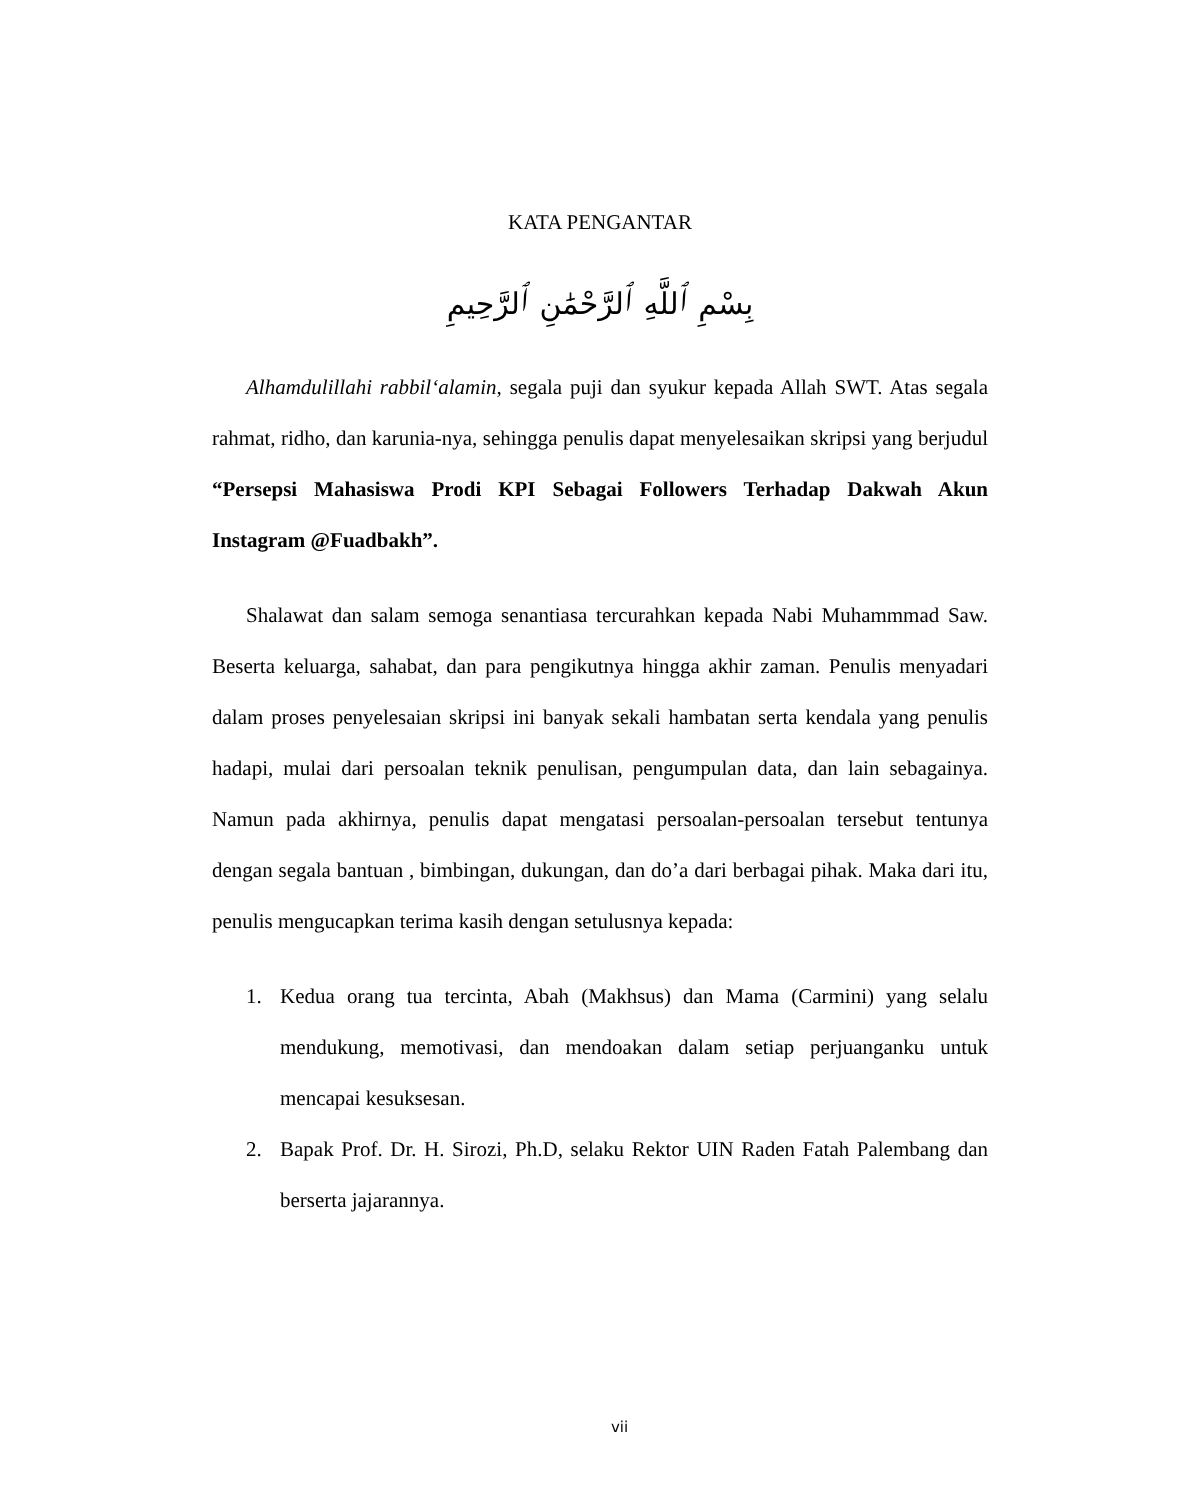KATA PENGANTAR
بِسْمِ ٱللَّهِ ٱلرَّحْمَٰنِ ٱلرَّحِيمِ
Alhamdulillahi rabbil‘alamin, segala puji dan syukur kepada Allah SWT. Atas segala rahmat, ridho, dan karunia-nya, sehingga penulis dapat menyelesaikan skripsi yang berjudul “Persepsi Mahasiswa Prodi KPI Sebagai Followers Terhadap Dakwah Akun Instagram @Fuadbakh”.
Shalawat dan salam semoga senantiasa tercurahkan kepada Nabi Muhammmad Saw. Beserta keluarga, sahabat, dan para pengikutnya hingga akhir zaman. Penulis menyadari dalam proses penyelesaian skripsi ini banyak sekali hambatan serta kendala yang penulis hadapi, mulai dari persoalan teknik penulisan, pengumpulan data, dan lain sebagainya. Namun pada akhirnya, penulis dapat mengatasi persoalan-persoalan tersebut tentunya dengan segala bantuan , bimbingan, dukungan, dan do’a dari berbagai pihak. Maka dari itu, penulis mengucapkan terima kasih dengan setulusnya kepada:
1. Kedua orang tua tercinta, Abah (Makhsus) dan Mama (Carmini) yang selalu mendukung, memotivasi, dan mendoakan dalam setiap perjuanganku untuk mencapai kesuksesan.
2. Bapak Prof. Dr. H. Sirozi, Ph.D, selaku Rektor UIN Raden Fatah Palembang dan berserta jajarannya.
vii